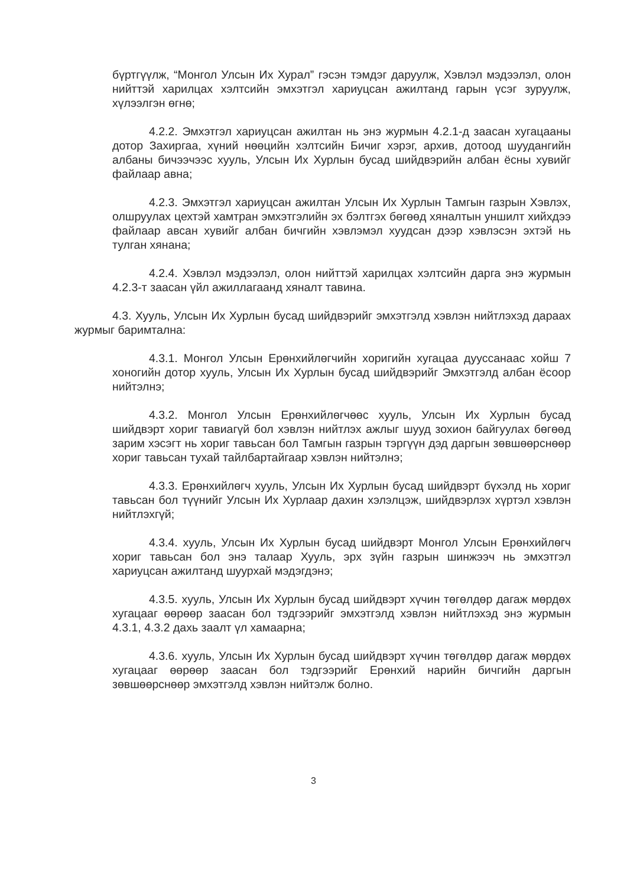бүртгүүлж, “Монгол Улсын Их Хурал” гэсэн тэмдэг даруулж, Хэвлэл мэдээлэл, олон нийттэй харилцах хэлтсийн эмхэтгэл хариуцсан ажилтанд гарын үсэг зуруулж, хүлээлгэн өгнө;
4.2.2. Эмхэтгэл хариуцсан ажилтан нь энэ журмын 4.2.1-д заасан хугацааны дотор Захиргаа, хүний нөөцийн хэлтсийн Бичиг хэрэг, архив, дотоод шуудангийн албаны бичээчээс хууль, Улсын Их Хурлын бусад шийдвэрийн албан ёсны хувийг файлаар авна;
4.2.3. Эмхэтгэл хариуцсан ажилтан Улсын Их Хурлын Тамгын газрын Хэвлэх, олшруулах цехтэй хамтран эмхэтгэлийн эх бэлтгэх бөгөөд хяналтын уншилт хийхдээ файлаар авсан хувийг албан бичгийн хэвлэмэл хуудсан дээр хэвлэсэн эхтэй нь тулган хянана;
4.2.4. Хэвлэл мэдээлэл, олон нийттэй харилцах хэлтсийн дарга энэ журмын 4.2.3-т заасан үйл ажиллагаанд хяналт тавина.
4.3. Хууль, Улсын Их Хурлын бусад шийдвэрийг эмхэтгэлд хэвлэн нийтлэхэд дараах журмыг баримтална:
4.3.1. Монгол Улсын Ерөнхийлөгчийн хоригийн хугацаа дууссанаас хойш 7 хоногийн дотор хууль, Улсын Их Хурлын бусад шийдвэрийг Эмхэтгэлд албан ёсоор нийтэлнэ;
4.3.2. Монгол Улсын Ерөнхийлөгчөөс хууль, Улсын Их Хурлын бусад шийдвэрт хориг тавиагүй бол хэвлэн нийтлэх ажлыг шууд зохион байгуулах бөгөөд зарим хэсэгт нь хориг тавьсан бол Тамгын газрын тэргүүн дэд даргын зөвшөөрснөөр хориг тавьсан тухай тайлбартайгаар хэвлэн нийтэлнэ;
4.3.3. Ерөнхийлөгч хууль, Улсын Их Хурлын бусад шийдвэрт бүхэлд нь хориг тавьсан бол түүнийг Улсын Их Хурлаар дахин хэлэлцэж, шийдвэрлэх хүртэл хэвлэн нийтлэхгүй;
4.3.4. хууль, Улсын Их Хурлын бусад шийдвэрт Монгол Улсын Ерөнхийлөгч хориг тавьсан бол энэ талаар Хууль, эрх зүйн газрын шинжээч нь эмхэтгэл хариуцсан ажилтанд шуурхай мэдэгдэнэ;
4.3.5. хууль, Улсын Их Хурлын бусад шийдвэрт хүчин төгөлдөр дагаж мөрдөх хугацааг өөрөөр заасан бол тэдгээрийг эмхэтгэлд хэвлэн нийтлэхэд энэ журмын 4.3.1, 4.3.2 дахь заалт үл хамаарна;
4.3.6. хууль, Улсын Их Хурлын бусад шийдвэрт хүчин төгөлдөр дагаж мөрдөх хугацааг өөрөөр заасан бол тэдгээрийг Ерөнхий нарийн бичгийн даргын зөвшөөрснөөр эмхэтгэлд хэвлэн нийтэлж болно.
3